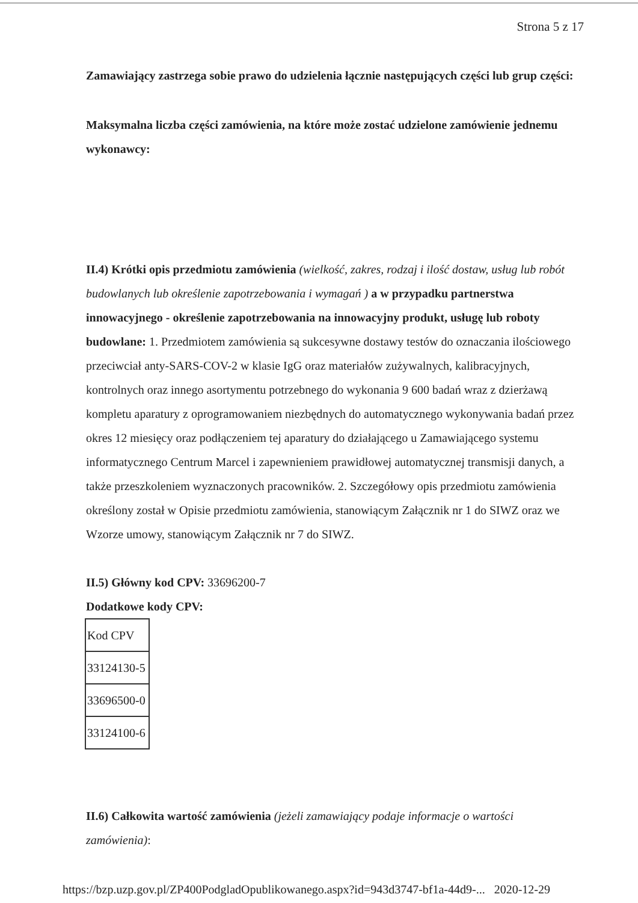Strona 5 z 17
Zamawiający zastrzega sobie prawo do udzielenia łącznie następujących części lub grup części:
Maksymalna liczba części zamówienia, na które może zostać udzielone zamówienie jednemu wykonawcy:
II.4) Krótki opis przedmiotu zamówienia (wielkość, zakres, rodzaj i ilość dostaw, usług lub robót budowlanych lub określenie zapotrzebowania i wymagań ) a w przypadku partnerstwa innowacyjnego - określenie zapotrzebowania na innowacyjny produkt, usługę lub roboty budowlane: 1. Przedmiotem zamówienia są sukcesywne dostawy testów do oznaczania ilościowego przeciwciał anty-SARS-COV-2 w klasie IgG oraz materiałów zużywalnych, kalibracyjnych, kontrolnych oraz innego asortymentu potrzebnego do wykonania 9 600 badań wraz z dzierżawą kompletu aparatury z oprogramowaniem niezbędnych do automatycznego wykonywania badań przez okres 12 miesięcy oraz podłączeniem tej aparatury do działającego u Zamawiającego systemu informatycznego Centrum Marcel i zapewnieniem prawidłowej automatycznej transmisji danych, a także przeszkoleniem wyznaczonych pracowników. 2. Szczegółowy opis przedmiotu zamówienia określony został w Opisie przedmiotu zamówienia, stanowiącym Załącznik nr 1 do SIWZ oraz we Wzorze umowy, stanowiącym Załącznik nr 7 do SIWZ.
II.5) Główny kod CPV: 33696200-7
Dodatkowe kody CPV:
| Kod CPV |
| 33124130-5 |
| 33696500-0 |
| 33124100-6 |
II.6) Całkowita wartość zamówienia (jeżeli zamawiający podaje informacje o wartości zamówienia):
https://bzp.uzp.gov.pl/ZP400PodgladOpublikowanego.aspx?id=943d3747-bf1a-44d9-... 2020-12-29